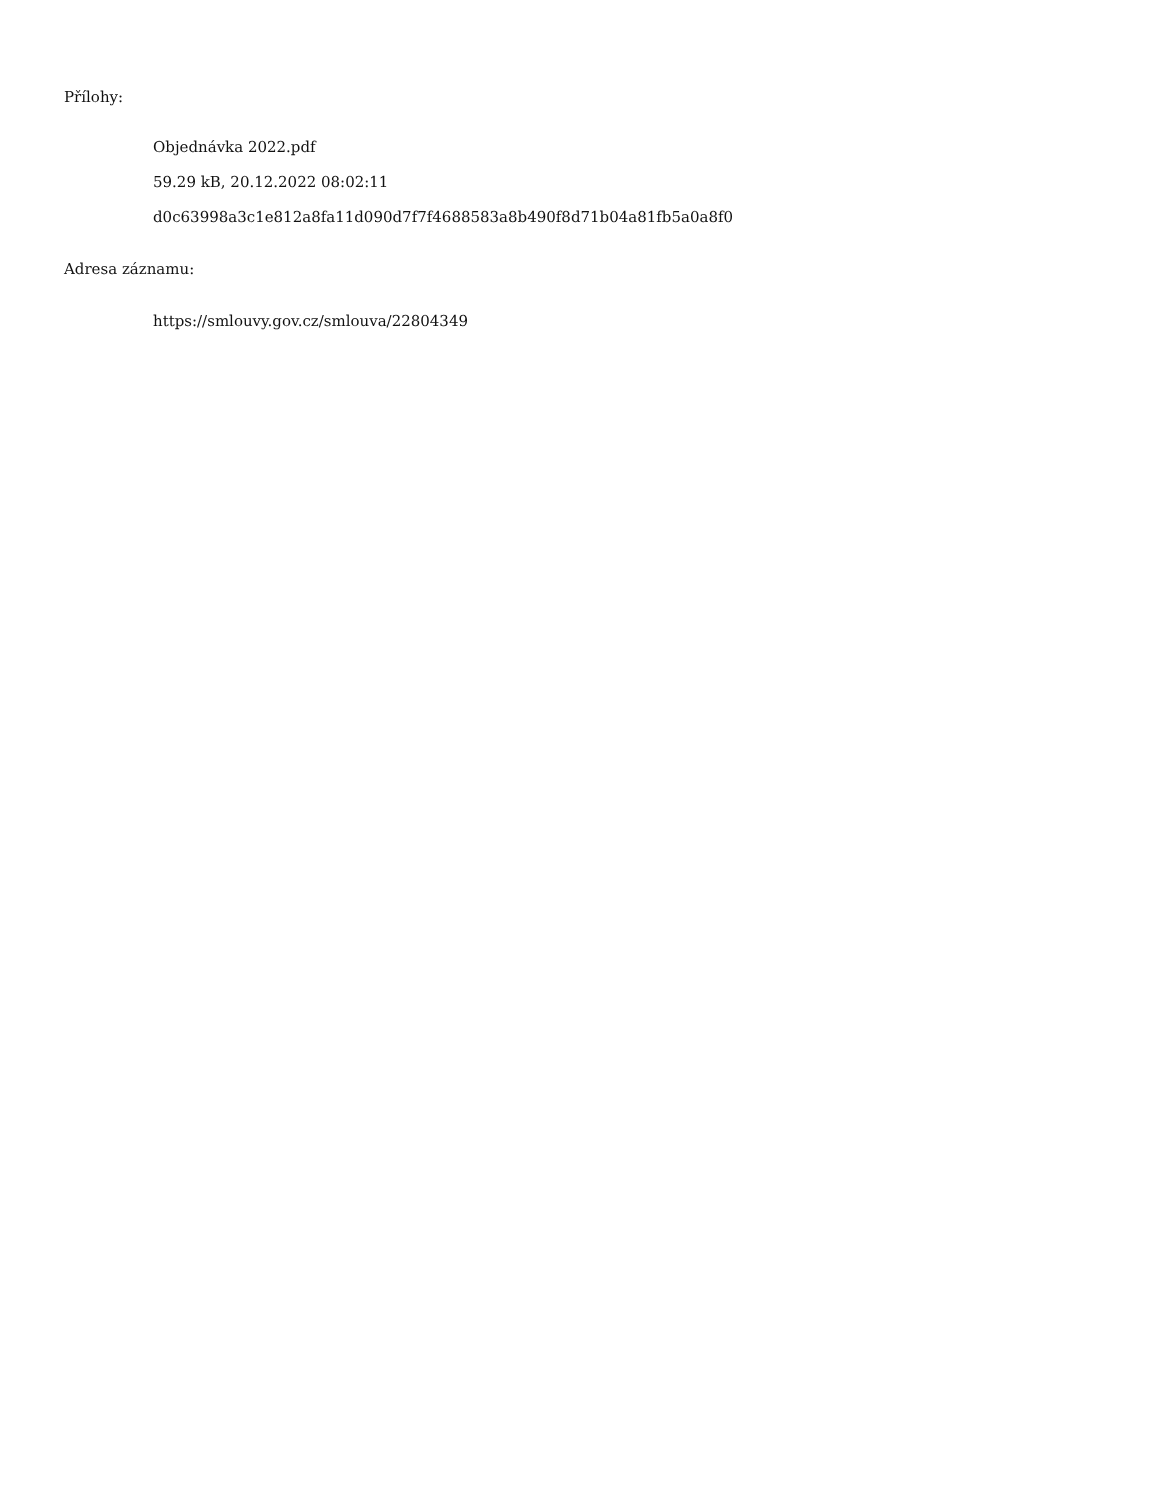Přílohy:
Objednávka 2022.pdf
59.29 kB, 20.12.2022 08:02:11
d0c63998a3c1e812a8fa11d090d7f7f4688583a8b490f8d71b04a81fb5a0a8f0
Adresa záznamu:
https://smlouvy.gov.cz/smlouva/22804349